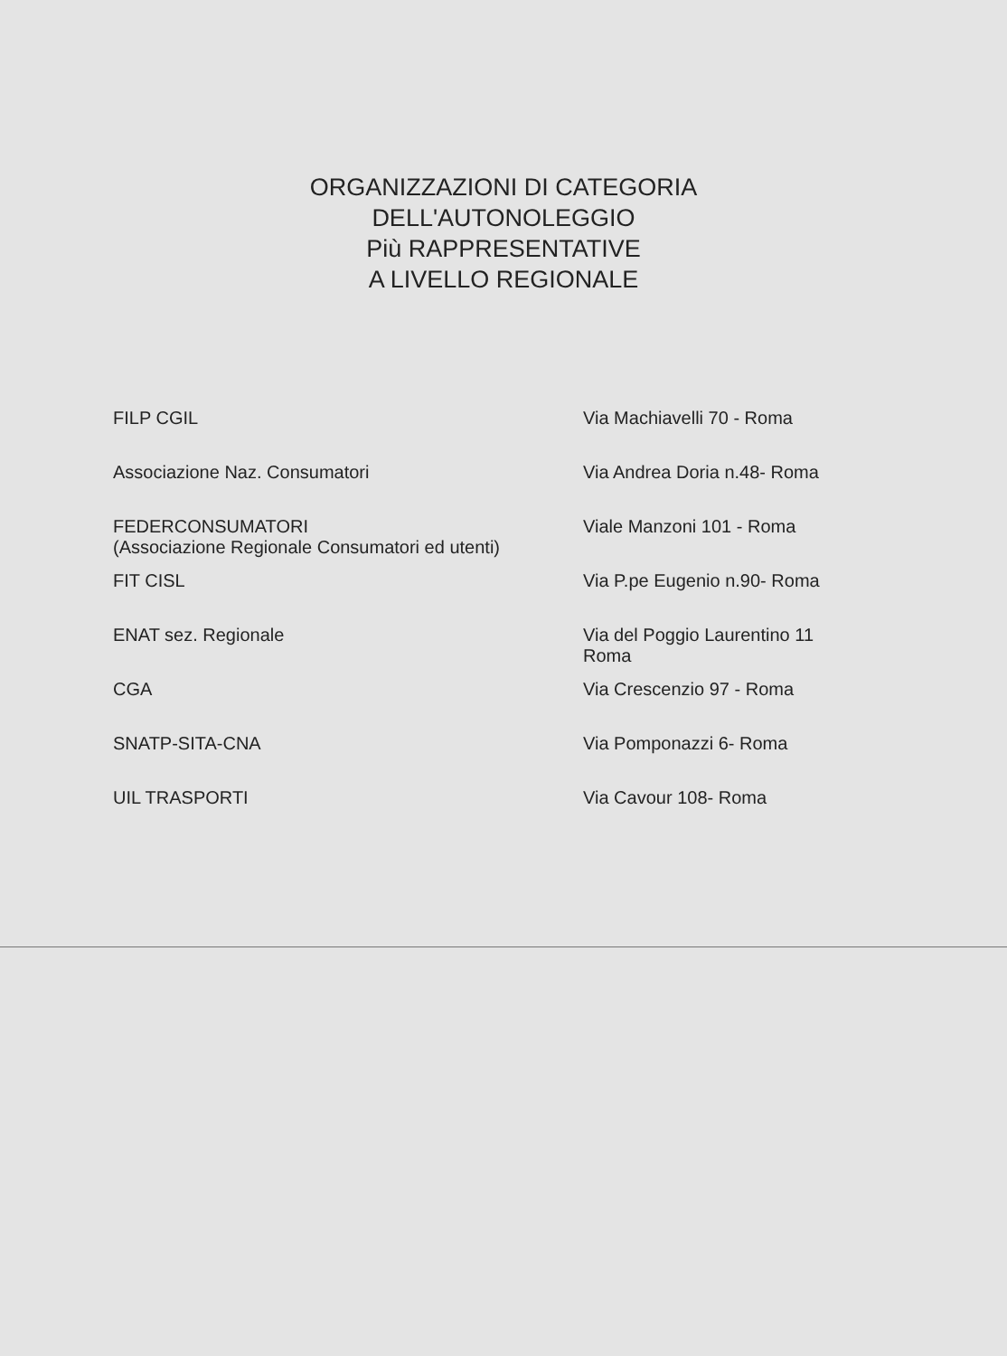ORGANIZZAZIONI DI CATEGORIA
DELL'AUTONOLEGGIO
Più RAPPRESENTATIVE
A LIVELLO REGIONALE
| FILP CGIL | Via Machiavelli 70 - Roma |
| Associazione Naz. Consumatori | Via Andrea Doria n.48- Roma |
| FEDERCONSUMATORI (Associazione Regionale Consumatori ed utenti) | Viale Manzoni 101 - Roma |
| FIT CISL | Via P.pe Eugenio n.90- Roma |
| ENAT sez. Regionale | Via del Poggio Laurentino 11 Roma |
| CGA | Via Crescenzio 97 - Roma |
| SNATP-SITA-CNA | Via Pomponazzi 6- Roma |
| UIL TRASPORTI | Via Cavour 108- Roma |